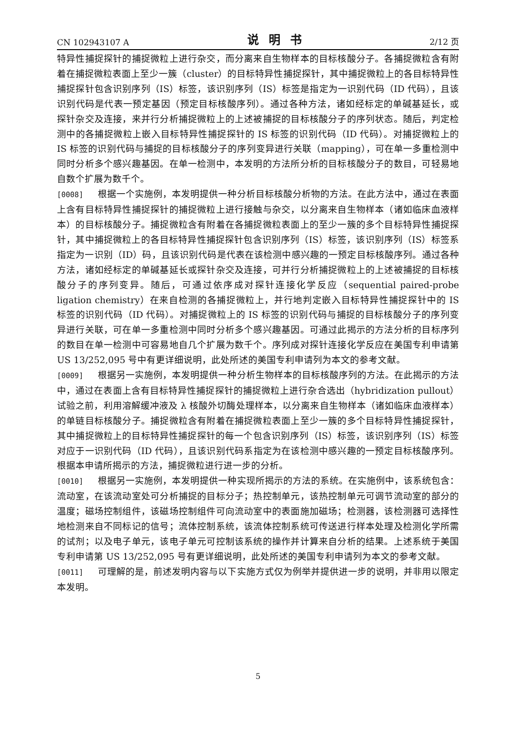CN 102943107 A 说明书 2/12 页
特异性捕捉探针的捕捉微粒上进行杂交，而分离来自生物样本的目标核酸分子。各捕捉微粒含有附着在捕捉微粒表面上至少一簇（cluster）的目标特异性捕捉探针，其中捕捉微粒上的各目标特异性捕捉探针包含识别序列（IS）标签，该识别序列（IS）标签是指定为一识别代码（ID 代码），且该识别代码是代表一预定基因（预定目标核酸序列）。通过各种方法，诸如经标定的单碱基延长，或探针杂交及连接，来并行分析捕捉微粒上的上述被捕捉的目标核酸分子的序列状态。随后，判定检测中的各捕捉微粒上嵌入目标特异性捕捉探针的 IS 标签的识别代码（ID 代码）。对捕捉微粒上的 IS 标签的识别代码与捕捉的目标核酸分子的序列变异进行关联（mapping），可在单一多重检测中同时分析多个感兴趣基因。在单一检测中，本发明的方法所分析的目标核酸分子的数目，可轻易地自数个扩展为数千个。
[0008] 根据一个实施例，本发明提供一种分析目标核酸分析物的方法。在此方法中，通过在表面上含有目标特异性捕捉探针的捕捉微粒上进行接触与杂交，以分离来自生物样本（诸如临床血液样本）的目标核酸分子。捕捉微粒含有附着在各捕捉微粒表面上的至少一簇的多个目标特异性捕捉探针，其中捕捉微粒上的各目标特异性捕捉探针包含识别序列（IS）标签，该识别序列（IS）标签系指定为一识别（ID）码，且该识别代码是代表在该检测中感兴趣的一预定目标核酸序列。通过各种方法，诸如经标定的单碱基延长或探针杂交及连接，可并行分析捕捉微粒上的上述被捕捉的目标核酸分子的序列变异。随后，可通过依序成对探针连接化学反应（sequential paired-probe ligation chemistry）在来自检测的各捕捉微粒上，并行地判定嵌入目标特异性捕捉探针中的 IS 标签的识别代码（ID 代码）。对捕捉微粒上的 IS 标签的识别代码与捕捉的目标核酸分子的序列变异进行关联，可在单一多重检测中同时分析多个感兴趣基因。可通过此揭示的方法分析的目标序列的数目在单一检测中可容易地自几个扩展为数千个。序列成对探针连接化学反应在美国专利申请第 US 13/252,095 号中有更详细说明，此处所述的美国专利申请列为本文的参考文献。
[0009] 根据另一实施例，本发明提供一种分析生物样本的目标核酸序列的方法。在此揭示的方法中，通过在表面上含有目标特异性捕捉探针的捕捉微粒上进行杂合选出（hybridization pullout）试验之前，利用溶解缓冲液及 λ 核酸外切酶处理样本，以分离来自生物样本（诸如临床血液样本）的单链目标核酸分子。捕捉微粒含有附着在捕捉微粒表面上至少一簇的多个目标特异性捕捉探针，其中捕捉微粒上的目标特异性捕捉探针的每一个包含识别序列（IS）标签，该识别序列（IS）标签对应于一识别代码（ID 代码），且该识别代码系指定为在该检测中感兴趣的一预定目标核酸序列。根据本申请所揭示的方法，捕捉微粒进行进一步的分析。
[0010] 根据另一实施例，本发明提供一种实现所揭示的方法的系统。在实施例中，该系统包含：流动室，在该流动室处可分析捕捉的目标分子；热控制单元，该热控制单元可调节流动室的部分的温度；磁场控制组件，该磁场控制组件可向流动室中的表面施加磁场；检测器，该检测器可选择性地检测来自不同标记的信号；流体控制系统，该流体控制系统可传送进行样本处理及检测化学所需的试剂；以及电子单元，该电子单元可控制该系统的操作并计算来自分析的结果。上述系统于美国专利申请第 US 13/252,095 号有更详细说明，此处所述的美国专利申请列为本文的参考文献。
[0011] 可理解的是，前述发明内容与以下实施方式仅为例举并提供进一步的说明，并非用以限定本发明。
5